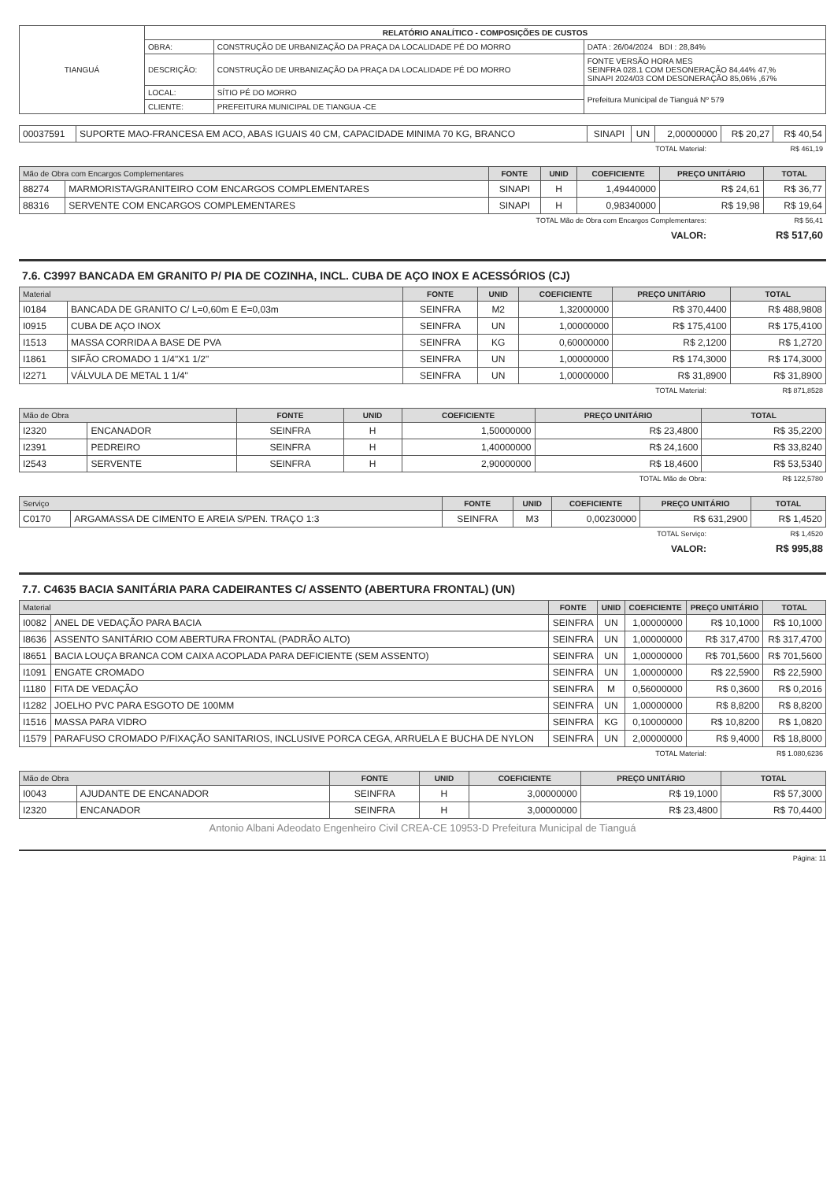| TIANGUÁ | RELATÓRIO ANALÍTICO - COMPOSIÇÕES DE CUSTOS | | |
| | OBRA: | CONSTRUÇÃO DE URBANIZAÇÃO DA PRAÇA DA LOCALIDADE PÉ DO MORRO | DATA : 26/04/2024 BDI : 28,84% |
| | DESCRIÇÃO: | CONSTRUÇÃO DE URBANIZAÇÃO DA PRAÇA DA LOCALIDADE PÉ DO MORRO | FONTE VERSÃO HORA MES SEINFRA 028.1 COM DESONERAÇÃO 84,44% 47,% SINAPI 2024/03 COM DESONERAÇÃO 85,06% ,67% |
| | LOCAL: | SÍTIO PÉ DO MORRO | Prefeitura Municipal de Tianguá Nº 579 |
| | CLIENTE: | PREFEITURA MUNICIPAL DE TIANGUA -CE | |
| 00037591 | SUPORTE MAO-FRANCESA EM ACO, ABAS IGUAIS 40 CM, CAPACIDADE MINIMA 70 KG, BRANCO | SINAPI | UN | 2,00000000 | R$ 20,27 | R$ 40,54 |
| TOTAL Material: | R$ 461,19 |
| Mão de Obra com Encargos Complementares | | FONTE | UNID | COEFICIENTE | PREÇO UNITÁRIO | TOTAL |
| --- | --- | --- | --- | --- | --- | --- |
| 88274 | MARMORISTA/GRANITEIRO COM ENCARGOS COMPLEMENTARES | SINAPI | H | 1,49440000 | R$ 24,61 | R$ 36,77 |
| 88316 | SERVENTE COM ENCARGOS COMPLEMENTARES | SINAPI | H | 0,98340000 | R$ 19,98 | R$ 19,64 |
| TOTAL Mão de Obra com Encargos Complementares: | R$ 56,41 |
| VALOR: | R$ 517,60 |
7.6. C3997 BANCADA EM GRANITO P/ PIA DE COZINHA, INCL. CUBA DE AÇO INOX E ACESSÓRIOS (CJ)
| Material | | FONTE | UNID | COEFICIENTE | PREÇO UNITÁRIO | TOTAL |
| --- | --- | --- | --- | --- | --- | --- |
| I0184 | BANCADA DE GRANITO C/ L=0,60m E E=0,03m | SEINFRA | M2 | 1,32000000 | R$ 370,4400 | R$ 488,9808 |
| I0915 | CUBA DE AÇO INOX | SEINFRA | UN | 1,00000000 | R$ 175,4100 | R$ 175,4100 |
| I1513 | MASSA CORRIDA A BASE DE PVA | SEINFRA | KG | 0,60000000 | R$ 2,1200 | R$ 1,2720 |
| I1861 | SIFÃO CROMADO 1 1/4"X1 1/2" | SEINFRA | UN | 1,00000000 | R$ 174,3000 | R$ 174,3000 |
| I2271 | VÁLVULA DE METAL 1 1/4" | SEINFRA | UN | 1,00000000 | R$ 31,8900 | R$ 31,8900 |
| TOTAL Material: | R$ 871,8528 |
| Mão de Obra | | FONTE | UNID | COEFICIENTE | PREÇO UNITÁRIO | TOTAL |
| --- | --- | --- | --- | --- | --- | --- |
| I2320 | ENCANADOR | SEINFRA | H | 1,50000000 | R$ 23,4800 | R$ 35,2200 |
| I2391 | PEDREIRO | SEINFRA | H | 1,40000000 | R$ 24,1600 | R$ 33,8240 |
| I2543 | SERVENTE | SEINFRA | H | 2,90000000 | R$ 18,4600 | R$ 53,5340 |
| TOTAL Mão de Obra: | R$ 122,5780 |
| Serviço | | FONTE | UNID | COEFICIENTE | PREÇO UNITÁRIO | TOTAL |
| --- | --- | --- | --- | --- | --- | --- |
| C0170 | ARGAMASSA DE CIMENTO E AREIA S/PEN. TRAÇO 1:3 | SEINFRA | M3 | 0,00230000 | R$ 631,2900 | R$ 1,4520 |
| TOTAL Serviço: | R$ 1,4520 |
| VALOR: | R$ 995,88 |
7.7. C4635 BACIA SANITÁRIA PARA CADEIRANTES C/ ASSENTO (ABERTURA FRONTAL) (UN)
| Material | | FONTE | UNID | COEFICIENTE | PREÇO UNITÁRIO | TOTAL |
| --- | --- | --- | --- | --- | --- | --- |
| I0082 | ANEL DE VEDAÇÃO PARA BACIA | SEINFRA | UN | 1,00000000 | R$ 10,1000 | R$ 10,1000 |
| I8636 | ASSENTO SANITÁRIO COM ABERTURA FRONTAL (PADRÃO ALTO) | SEINFRA | UN | 1,00000000 | R$ 317,4700 | R$ 317,4700 |
| I8651 | BACIA LOUÇA BRANCA COM CAIXA ACOPLADA PARA DEFICIENTE (SEM ASSENTO) | SEINFRA | UN | 1,00000000 | R$ 701,5600 | R$ 701,5600 |
| I1091 | ENGATE CROMADO | SEINFRA | UN | 1,00000000 | R$ 22,5900 | R$ 22,5900 |
| I1180 | FITA DE VEDAÇÃO | SEINFRA | M | 0,56000000 | R$ 0,3600 | R$ 0,2016 |
| I1282 | JOELHO PVC PARA ESGOTO DE 100MM | SEINFRA | UN | 1,00000000 | R$ 8,8200 | R$ 8,8200 |
| I1516 | MASSA PARA VIDRO | SEINFRA | KG | 0,10000000 | R$ 10,8200 | R$ 1,0820 |
| I1579 | PARAFUSO CROMADO P/FIXAÇÃO SANITARIOS, INCLUSIVE PORCA CEGA, ARRUELA E BUCHA DE NYLON | SEINFRA | UN | 2,00000000 | R$ 9,4000 | R$ 18,8000 |
| TOTAL Material: | R$ 1.080,6236 |
| Mão de Obra | | FONTE | UNID | COEFICIENTE | PREÇO UNITÁRIO | TOTAL |
| --- | --- | --- | --- | --- | --- | --- |
| I0043 | AJUDANTE DE ENCANADOR | SEINFRA | H | 3,00000000 | R$ 19,1000 | R$ 57,3000 |
| I2320 | ENCANADOR | SEINFRA | H | 3,00000000 | R$ 23,4800 | R$ 70,4400 |
Antonio Albani Adeodato Engenheiro Civil CREA-CE 10953-D Prefeitura Municipal de Tianguá
Página: 11